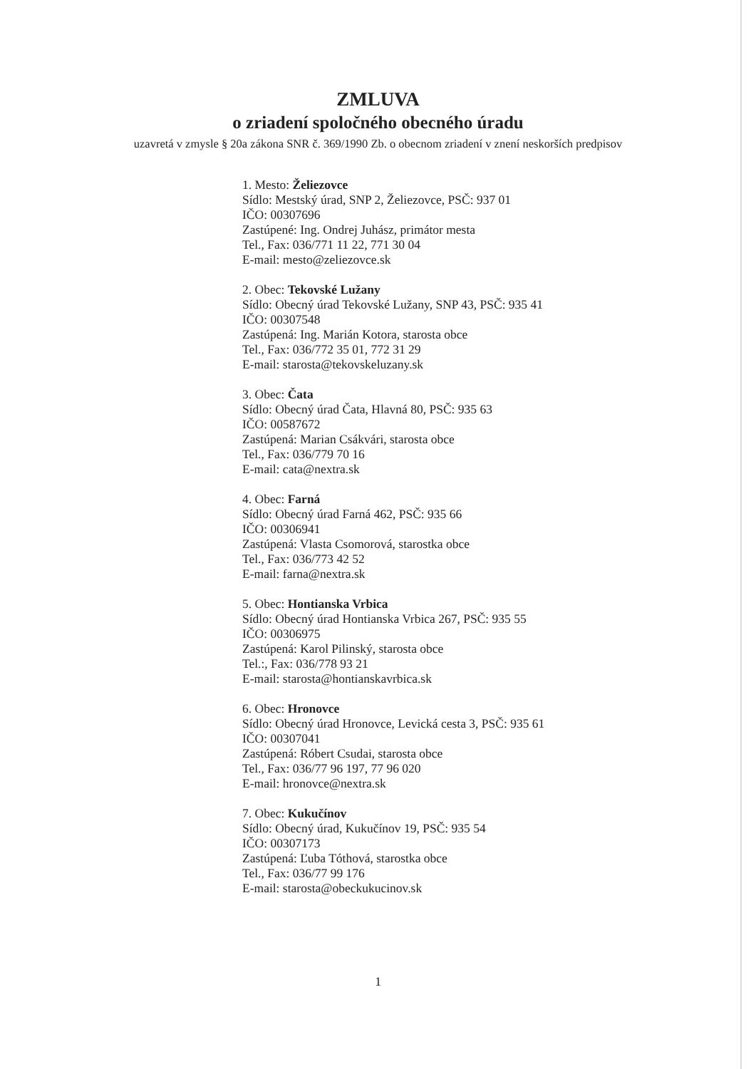ZMLUVA
o zriadení spoločného obecného úradu
uzavretá v zmysle § 20a zákona SNR č. 369/1990 Zb. o obecnom zriadení v znení neskorších predpisov
1. Mesto: Želiezovce
Sídlo: Mestský úrad, SNP 2, Želiezovce, PSČ: 937 01
IČO: 00307696
Zastúpené: Ing. Ondrej Juhász, primátor mesta
Tel., Fax: 036/771 11 22, 771 30 04
E-mail: mesto@zeliezovce.sk
2. Obec: Tekovské Lužany
Sídlo: Obecný úrad Tekovské Lužany, SNP 43, PSČ: 935 41
IČO: 00307548
Zastúpená: Ing. Marián Kotora, starosta obce
Tel., Fax: 036/772 35 01, 772 31 29
E-mail: starosta@tekovskeluzany.sk
3. Obec: Čata
Sídlo: Obecný úrad Čata, Hlavná 80, PSČ: 935 63
IČO: 00587672
Zastúpená: Marian Csákvári, starosta obce
Tel., Fax: 036/779 70 16
E-mail: cata@nextra.sk
4. Obec: Farná
Sídlo: Obecný úrad Farná 462, PSČ: 935 66
IČO: 00306941
Zastúpená: Vlasta Csomorová, starostka obce
Tel., Fax: 036/773 42 52
E-mail: farna@nextra.sk
5. Obec: Hontianska Vrbica
Sídlo: Obecný úrad Hontianska Vrbica 267, PSČ: 935 55
IČO: 00306975
Zastúpená: Karol Pilinský, starosta obce
Tel.:, Fax: 036/778 93 21
E-mail: starosta@hontianskavrbica.sk
6. Obec: Hronovce
Sídlo: Obecný úrad Hronovce, Levická cesta 3, PSČ: 935 61
IČO: 00307041
Zastúpená: Róbert Csudai, starosta obce
Tel., Fax: 036/77 96 197, 77 96 020
E-mail: hronovce@nextra.sk
7. Obec: Kukučínov
Sídlo: Obecný úrad, Kukučínov 19, PSČ: 935 54
IČO: 00307173
Zastúpená: Ľuba Tóthová, starostka obce
Tel., Fax: 036/77 99 176
E-mail: starosta@obeckukucinov.sk
1